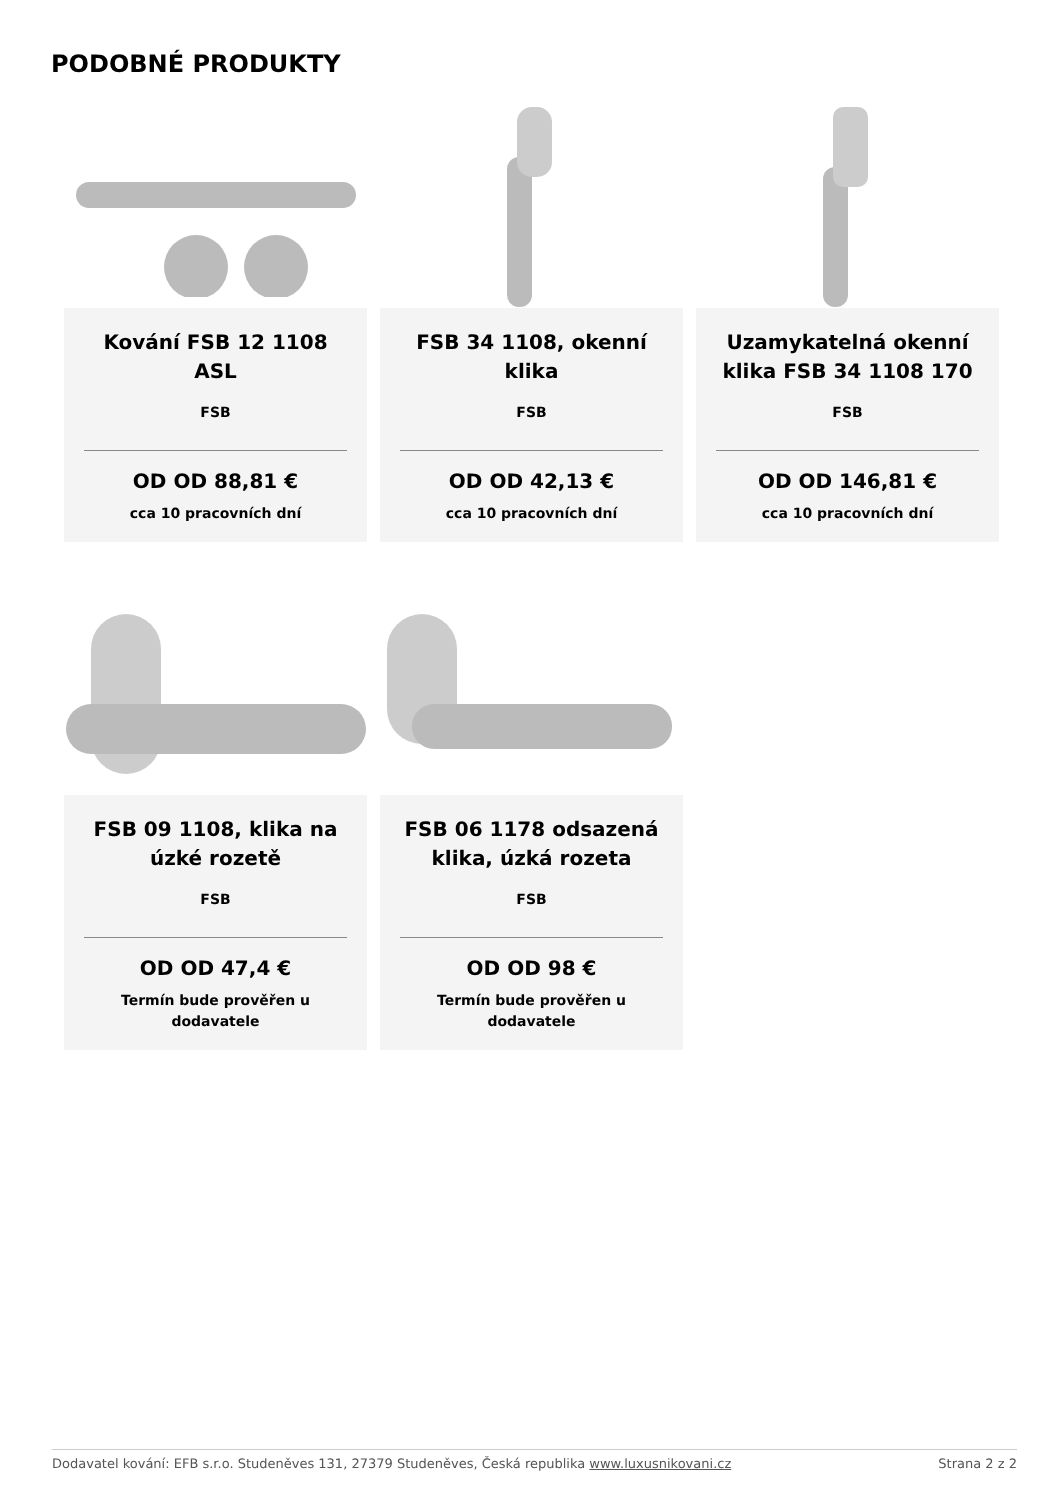PODOBNÉ PRODUKTY
Kování FSB 12 1108 ASL
FSB
OD OD 88,81 €
cca 10 pracovních dní
FSB 34 1108, okenní klika
FSB
OD OD 42,13 €
cca 10 pracovních dní
Uzamykatelná okenní klika FSB 34 1108 170
FSB
OD OD 146,81 €
cca 10 pracovních dní
FSB 09 1108, klika na úzké rozetě
FSB
OD OD 47,4 €
Termín bude prověřen u dodavatele
FSB 06 1178 odsazená klika, úzká rozeta
FSB
OD OD 98 €
Termín bude prověřen u dodavatele
Dodavatel kování: EFB s.r.o. Studeněves 131, 27379 Studeněves, Česká republika www.luxusnikovani.cz Strana 2 z 2